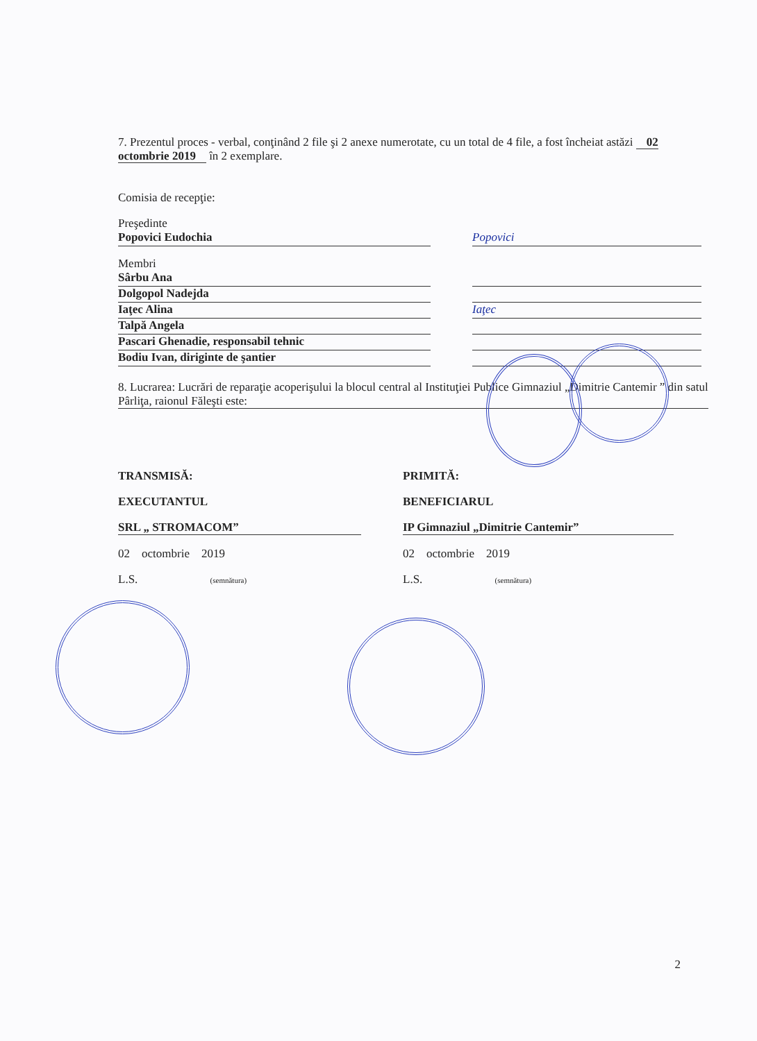7. Prezentul proces - verbal, conţinând 2 file şi 2 anexe numerotate, cu un total de 4 file, a fost încheiat astăzi 02 octombrie 2019 în 2 exemplare.
Comisia de recepţie:
Preşedinte
Popovici Eudochia Popovici
Membri
Sârbu Ana
Dolgopol Nadejda
Iaţec Alina Iaţec
Talpă Angela
Pascari Ghenadie, responsabil tehnic
Bodiu Ivan, diriginte de şantier
8. Lucrarea: Lucrări de reparaţie acoperişului la blocul central al Instituţiei Publice Gimnaziul „Dimitrie Cantemir ” din satul Pârliţa, raionul Făleşti este:
TRANSMISĂ:
EXECUTANTUL
SRL „ STROMACOM”
02 octombrie 2019
L.S. (semnătura)
PRIMITĂ:
BENEFICIARUL
IP Gimnaziul „Dimitrie Cantemir”
02 octombrie 2019
L.S. (semnătura)
2